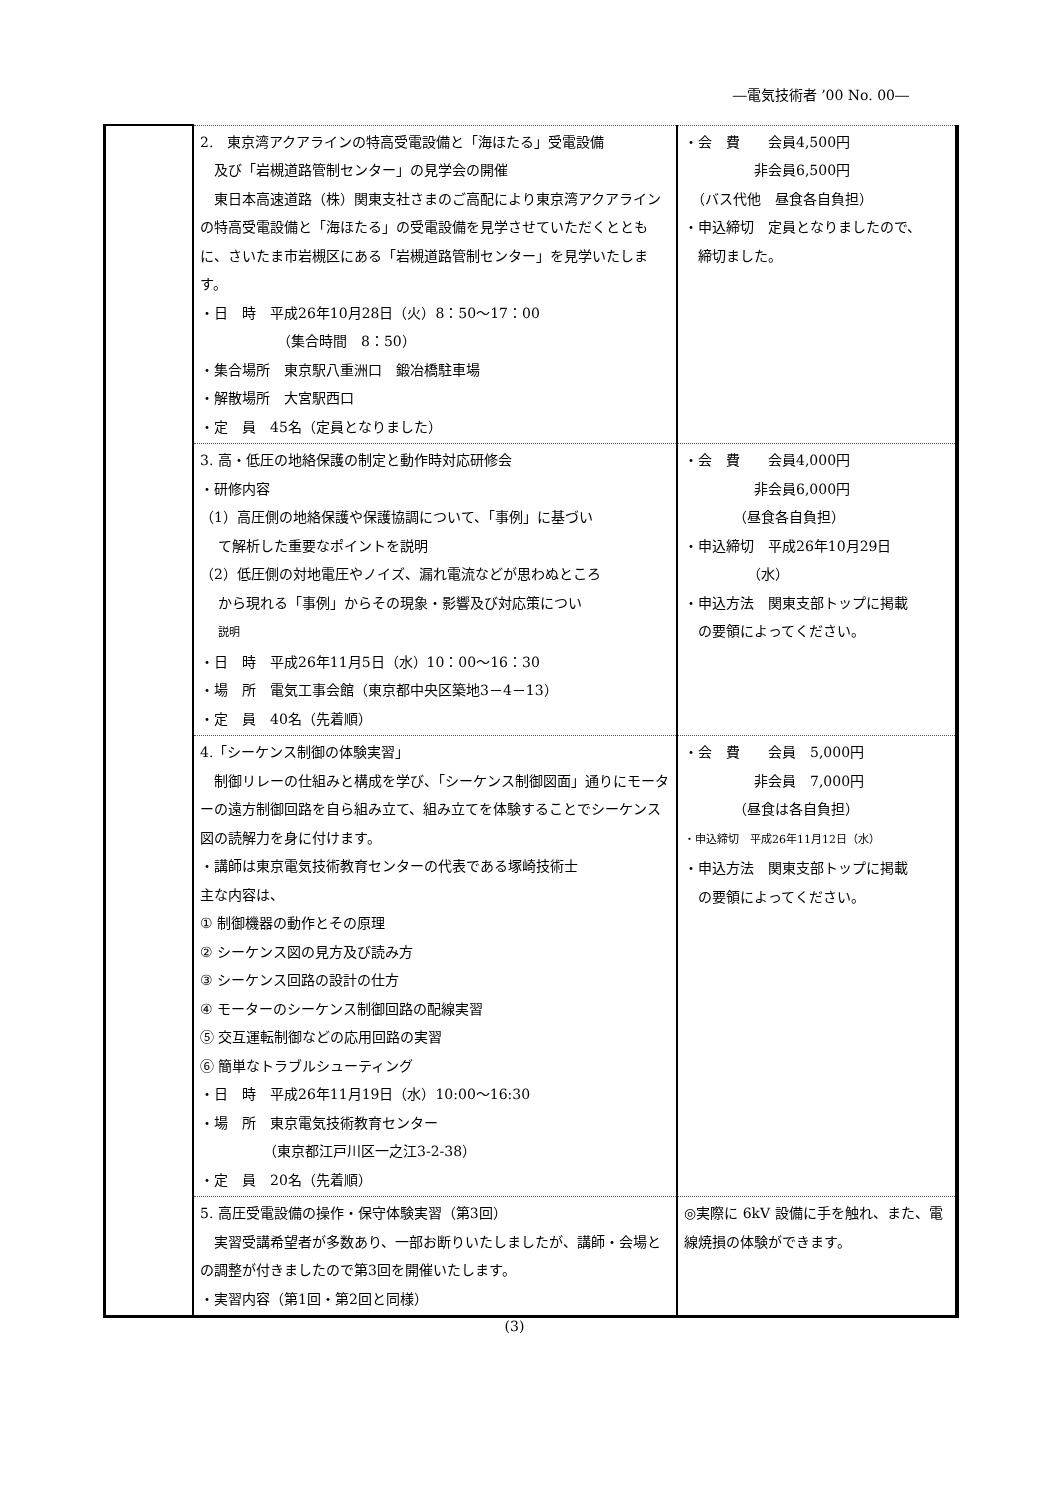―電気技術者 ’00 No. 00―
| | 2. 東京湾アクアラインの特高受電設備と「海ほたる」受電設備 及び「岩槻道路管制センター」の見学会の開催 東日本高速道路（株）関東支社さまのご高配により東京湾アクアラインの特高受電設備と「海ほたる」の受電設備を見学させていただくとともに、さいたま市岩槻区にある「岩槻道路管制センター」を見学いたします。 ・日 時 平成26年10月28日（火）8：50～17：00 （集合時間 8：50） ・集合場所 東京駅八重洲口 鍛冶橋駐車場 ・解散場所 大宮駅西口 ・定 員 45名（定員となりました） | ・会 費 会員4,500円 非会員6,500円 （バス代他 昼食各自負担） ・申込締切 定員となりましたので、 締切ました。 |
| | 3. 高・低圧の地絡保護の制定と動作時対応研修会 ・研修内容 （1）高圧側の地絡保護や保護協調について、「事例」に基づい て解析した重要なポイントを説明 （2）低圧側の対地電圧やノイズ、漏れ電流などが思わぬところ から現れる「事例」からその現象・影響及び対応策につい 説明 ・日 時 平成26年11月5日（水）10：00～16：30 ・場 所 電気工事会館（東京都中央区築地3－4－13） ・定 員 40名（先着順） | ・会 費 会員4,000円 非会員6,000円 （昼食各自負担） ・申込締切 平成26年10月29日 （水） ・申込方法 関東支部トップに掲載 の要領によってください。 |
| | 4.「シーケンス制御の体験実習」 制御リレーの仕組みと構成を学び、「シーケンス制御図面」通りにモーターの遠方制御回路を自ら組み立て、組み立てを体験することでシーケンス図の読解力を身に付けます。 ・講師は東京電気技術教育センターの代表である塚崎技術士 主な内容は、 ① 制御機器の動作とその原理 ② シーケンス図の見方及び読み方 ③ シーケンス回路の設計の仕方 ④ モーターのシーケンス制御回路の配線実習 ⑤ 交互運転制御などの応用回路の実習 ⑥ 簡単なトラブルシューティング ・日 時 平成26年11月19日（水）10:00～16:30 ・場 所 東京電気技術教育センター （東京都江戸川区一之江3-2-38） ・定 員 20名（先着順） | ・会 費 会員 5,000円 非会員 7,000円 （昼食は各自負担） ・申込締切 平成26年11月12日（水） ・申込方法 関東支部トップに掲載 の要領によってください。 |
| | 5. 高圧受電設備の操作・保守体験実習（第3回） 実習受講希望者が多数あり、一部お断りいたしましたが、講師・会場との調整が付きましたので第3回を開催いたします。 ・実習内容（第1回・第2回と同様） | ◎実際に 6kV 設備に手を触れ、また、電線焼損の体験ができます。 |
(3)